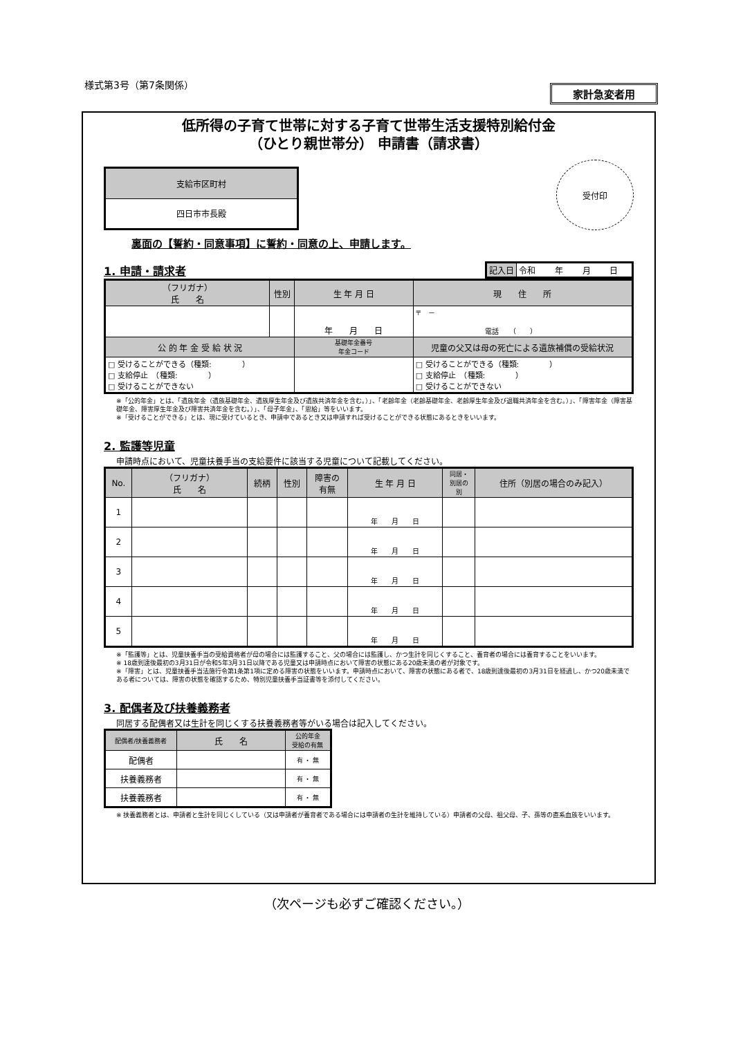様式第3号（第7条関係） 家計急変者用
低所得の子育て世帯に対する子育て世帯生活支援特別給付金
（ひとり親世帯分） 申請書（請求書）
| 支給市区町村 |
| 四日市市長殿 |
受付印
裏面の【誓約・同意事項】に誓約・同意の上、申請します。
1. 申請・請求者
| 記入日 | 令和 年 月 日 |
| （フリガナ） 氏 名 | 性別 | 生 年 月 日 | | 現 住 所 |
| | | 年 月 日 | | 〒 － 電話 （ ） |
| 公 的 年 金 受 給 状 況 | | | 基礎年金番号 年金コード | 児童の父又は母の死亡による遺族補償の受給状況 |
| □ 受けることができる（種類: ） □ 支給停止 （種類: ） □ 受けることができない | | | | □ 受けることができる（種類: ） □ 支給停止 （種類: ） □ 受けることができない |
※「公的年金」とは、「遺族年金（遺族基礎年金、遺族厚生年金及び遺族共済年金を含む。）」、「老齢年金（老齢基礎年金、老齢厚生年金及び退職共済年金を含む。）」、「障害年金（障害基礎年金、障害厚生年金及び障害共済年金を含む。）」、「母子年金」、「恩給」等をいいます。
※「受けることができる」とは、現に受けているとき、申請中であるとき又は申請すれば受けることができる状態にあるときをいいます。
2. 監護等児童
申請時点において、児童扶養手当の支給要件に該当する児童について記載してください。
| No. | （フリガナ） 氏 名 | 続柄 | 性別 | 障害の 有無 | 生 年 月 日 | 同居・ 別居の 別 | 住所（別居の場合のみ記入） |
| 1 | | | | | 年 月 日 | | |
| 2 | | | | | 年 月 日 | | |
| 3 | | | | | 年 月 日 | | |
| 4 | | | | | 年 月 日 | | |
| 5 | | | | | 年 月 日 | | |
※「監護等」とは、児童扶養手当の受給資格者が母の場合には監護すること、父の場合には監護し、かつ生計を同じくすること、養育者の場合には養育することをいいます。
※ 18歳到達後最初の3月31日が令和5年3月31日以降である児童又は申請時点において障害の状態にある20歳未満の者が対象です。
※「障害」とは、児童扶養手当法施行令第1条第1項に定める障害の状態をいいます。申請時点において、障害の状態にある者で、18歳到達後最初の3月31日を経過し、かつ20歳未満である者については、障害の状態を確認するため、特別児童扶養手当証書等を添付してください。
3. 配偶者及び扶養義務者
同居する配偶者又は生計を同じくする扶養義務者等がいる場合は記入してください。
| 配偶者/扶養義務者 | 氏 名 | 公的年金 受給の有無 |
| 配偶者 | | 有 ・ 無 |
| 扶養義務者 | | 有 ・ 無 |
| 扶養義務者 | | 有 ・ 無 |
※ 扶養義務者とは、申請者と生計を同じくしている（又は申請者が養育者である場合には申請者の生計を維持している）申請者の父母、祖父母、子、孫等の直系血族をいいます。
（次ページも必ずご確認ください。）